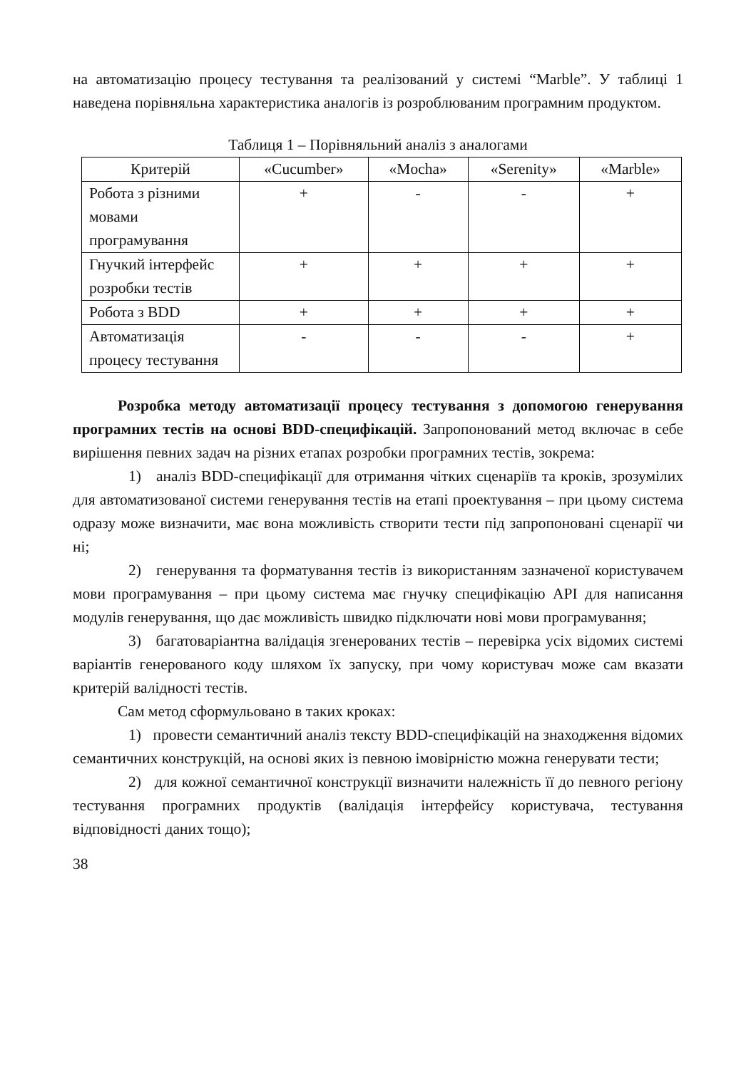на автоматизацію процесу тестування та реалізований у системі “Marble”. У таблиці 1 наведена порівняльна характеристика аналогів із розроблюваним програмним продуктом.
Таблиця 1 – Порівняльний аналіз з аналогами
| Критерій | «Cucumber» | «Mocha» | «Serenity» | «Marble» |
| --- | --- | --- | --- | --- |
| Робота з різними мовами програмування | + | - | - | + |
| Гнучкий інтерфейс розробки тестів | + | + | + | + |
| Робота з BDD | + | + | + | + |
| Автоматизація процесу тестування | - | - | - | + |
Розробка методу автоматизації процесу тестування з допомогою генерування програмних тестів на основі BDD-специфікацій. Запропонований метод включає в себе вирішення певних задач на різних етапах розробки програмних тестів, зокрема:
1) аналіз BDD-специфікації для отримання чітких сценаріїв та кроків, зрозумілих для автоматизованої системи генерування тестів на етапі проектування – при цьому система одразу може визначити, має вона можливість створити тести під запропоновані сценарії чи ні;
2) генерування та форматування тестів із використанням зазначеної користувачем мови програмування – при цьому система має гнучку специфікацію API для написання модулів генерування, що дає можливість швидко підключати нові мови програмування;
3) багатоваріантна валідація згенерованих тестів – перевірка усіх відомих системі варіантів генерованого коду шляхом їх запуску, при чому користувач може сам вказати критерій валідності тестів.
Сам метод сформульовано в таких кроках:
1) провести семантичний аналіз тексту BDD-специфікацій на знаходження відомих семантичних конструкцій, на основі яких із певною імовірністю можна генерувати тести;
2) для кожної семантичної конструкції визначити належність її до певного регіону тестування програмних продуктів (валідація інтерфейсу користувача, тестування відповідності даних тощо);
38